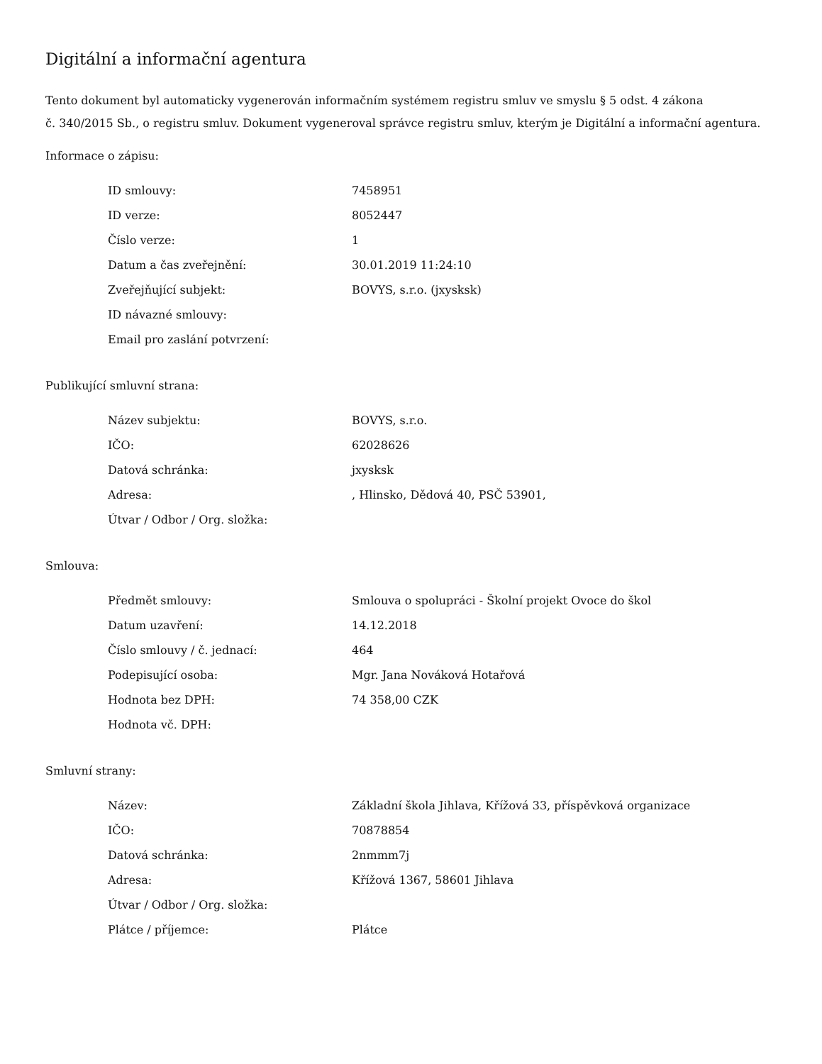Digitální a informační agentura
Tento dokument byl automaticky vygenerován informačním systémem registru smluv ve smyslu § 5 odst. 4 zákona
č. 340/2015 Sb., o registru smluv. Dokument vygeneroval správce registru smluv, kterým je Digitální a informační agentura.
Informace o zápisu:
| ID smlouvy: | 7458951 |
| ID verze: | 8052447 |
| Číslo verze: | 1 |
| Datum a čas zveřejnění: | 30.01.2019 11:24:10 |
| Zveřejňující subjekt: | BOVYS, s.r.o. (jxysksk) |
| ID návazné smlouvy: | |
| Email pro zaslání potvrzení: | |
Publikující smluvní strana:
| Název subjektu: | BOVYS, s.r.o. |
| IČO: | 62028626 |
| Datová schránka: | jxysksk |
| Adresa: | , Hlinsko, Dědová 40, PSČ 53901, |
| Útvar / Odbor / Org. složka: | |
Smlouva:
| Předmět smlouvy: | Smlouva o spolupráci - Školní projekt Ovoce do škol |
| Datum uzavření: | 14.12.2018 |
| Číslo smlouvy / č. jednací: | 464 |
| Podepisující osoba: | Mgr. Jana Nováková Hotařová |
| Hodnota bez DPH: | 74 358,00 CZK |
| Hodnota vč. DPH: | |
Smluvní strany:
| Název: | Základní škola Jihlava, Křížová 33, příspěvková organizace |
| IČO: | 70878854 |
| Datová schránka: | 2nmmm7j |
| Adresa: | Křížová 1367, 58601 Jihlava |
| Útvar / Odbor / Org. složka: | |
| Plátce / příjemce: | Plátce |